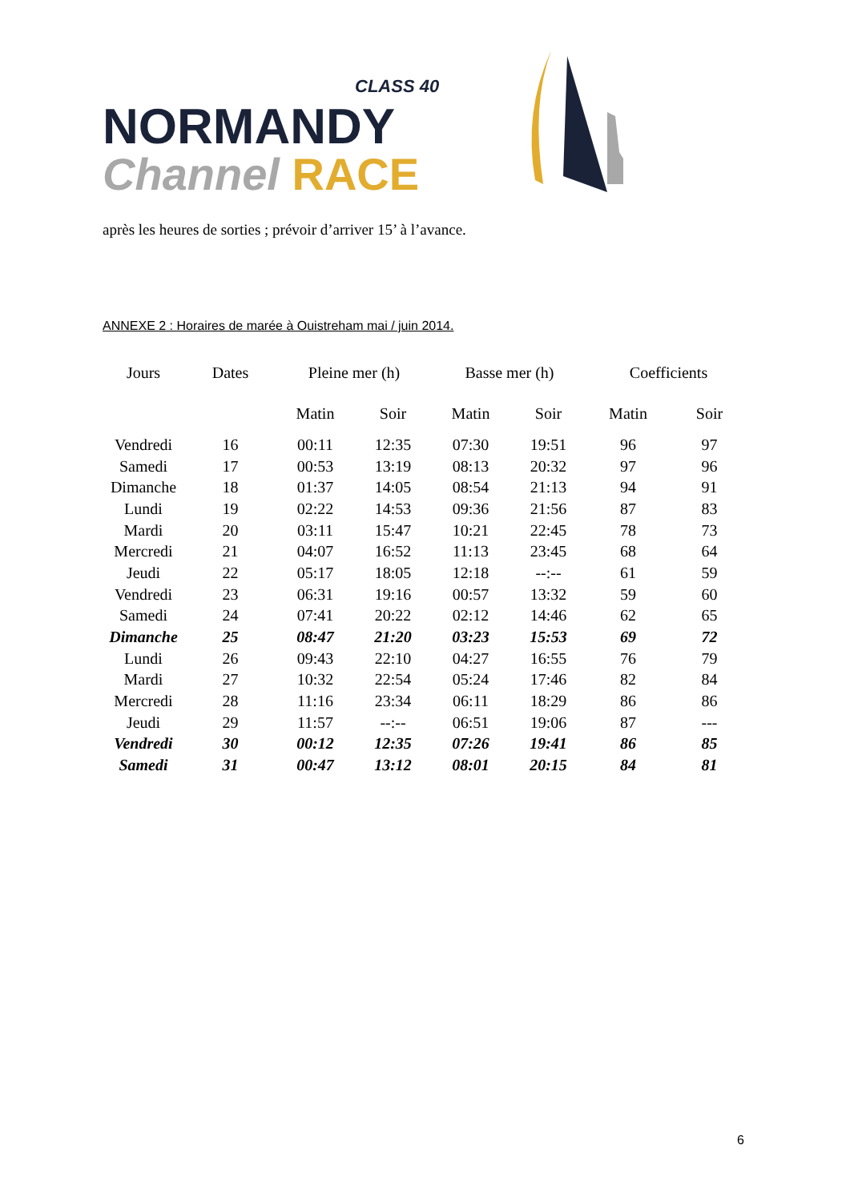CLASS 40
NORMANDY
Channel RACE
après les heures de sorties ; prévoir d’arriver 15’ à l’avance.
ANNEXE 2 : Horaires de marée à Ouistreham mai / juin 2014.
| Jours | Dates | Pleine mer (h) | | Basse mer (h) | | Coefficients | |
| --- | --- | --- | --- | --- | --- | --- | --- |
| | | Matin | Soir | Matin | Soir | Matin | Soir |
| Vendredi | 16 | 00:11 | 12:35 | 07:30 | 19:51 | 96 | 97 |
| Samedi | 17 | 00:53 | 13:19 | 08:13 | 20:32 | 97 | 96 |
| Dimanche | 18 | 01:37 | 14:05 | 08:54 | 21:13 | 94 | 91 |
| Lundi | 19 | 02:22 | 14:53 | 09:36 | 21:56 | 87 | 83 |
| Mardi | 20 | 03:11 | 15:47 | 10:21 | 22:45 | 78 | 73 |
| Mercredi | 21 | 04:07 | 16:52 | 11:13 | 23:45 | 68 | 64 |
| Jeudi | 22 | 05:17 | 18:05 | 12:18 | --:-- | 61 | 59 |
| Vendredi | 23 | 06:31 | 19:16 | 00:57 | 13:32 | 59 | 60 |
| Samedi | 24 | 07:41 | 20:22 | 02:12 | 14:46 | 62 | 65 |
| Dimanche | 25 | 08:47 | 21:20 | 03:23 | 15:53 | 69 | 72 |
| Lundi | 26 | 09:43 | 22:10 | 04:27 | 16:55 | 76 | 79 |
| Mardi | 27 | 10:32 | 22:54 | 05:24 | 17:46 | 82 | 84 |
| Mercredi | 28 | 11:16 | 23:34 | 06:11 | 18:29 | 86 | 86 |
| Jeudi | 29 | 11:57 | --:-- | 06:51 | 19:06 | 87 | --- |
| Vendredi | 30 | 00:12 | 12:35 | 07:26 | 19:41 | 86 | 85 |
| Samedi | 31 | 00:47 | 13:12 | 08:01 | 20:15 | 84 | 81 |
6